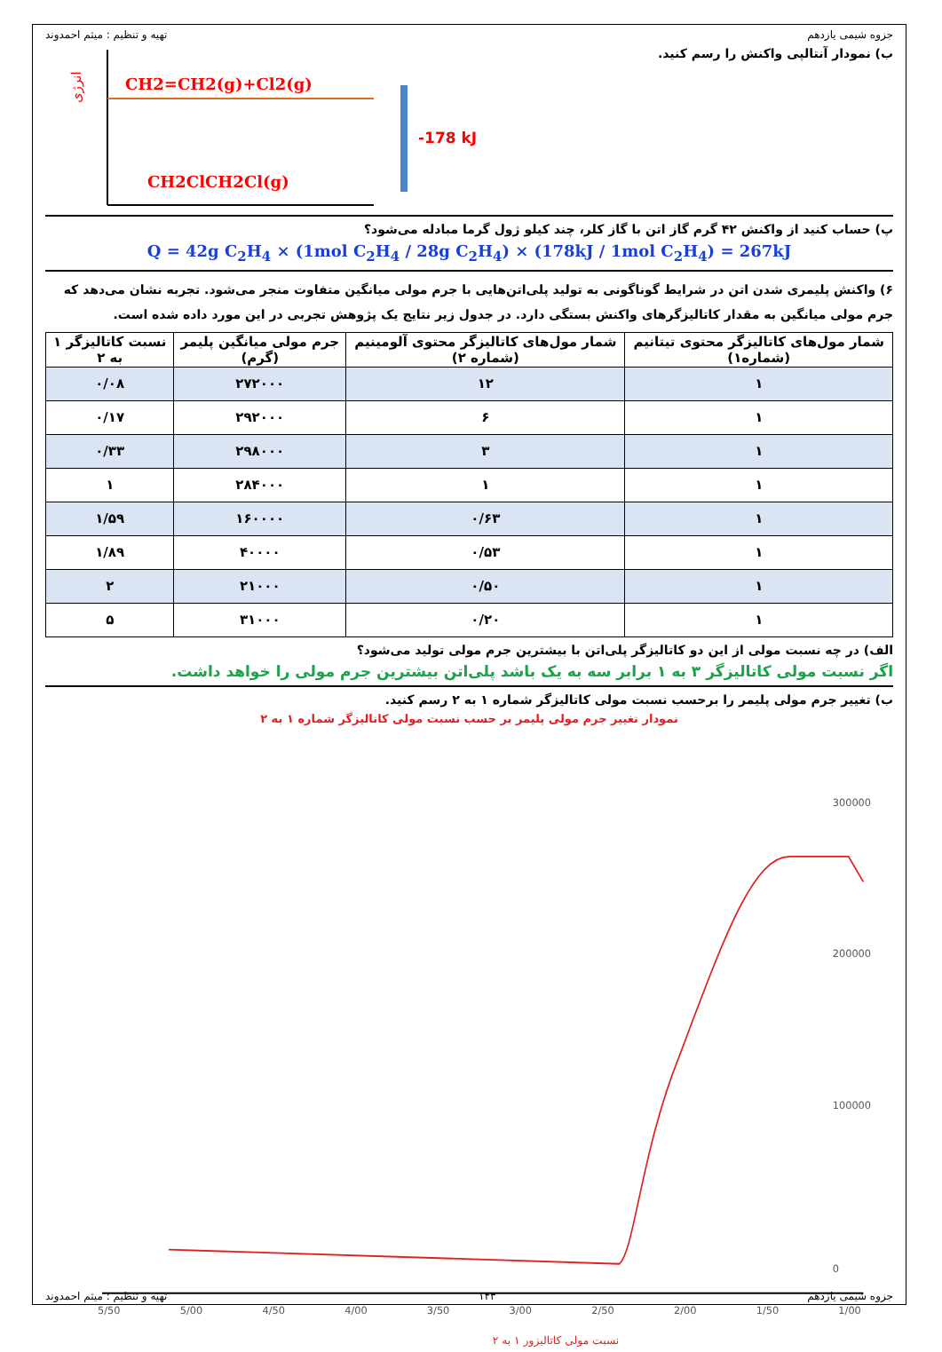جزوه شیمی یازدهم تهیه و تنظیم : میثم احمدوند
ب) نمودار آنتالپی واکنش را رسم کنید.
انرژی
CH2=CH2(g)+Cl2(g)
CH2ClCH2Cl(g)
-178 kJ
پ) حساب کنید از واکنش ۴۲ گرم گاز اتن با گاز کلر، چند کیلو ژول گرما مبادله می‌شود؟
Q = 42g C<sub>2</sub>H<sub>4</sub> × (1mol C<sub>2</sub>H<sub>4</sub> / 28g C<sub>2</sub>H<sub>4</sub>) × (178kJ / 1mol C<sub>2</sub>H<sub>4</sub>) = 267kJ
۶) واکنش پلیمری شدن اتن در شرایط گوناگونی به تولید پلی‌اتن‌هایی با جرم مولی میانگین متفاوت منجر می‌شود. تجربه نشان می‌دهد که جرم مولی میانگین به مقدار کاتالیزگرهای واکنش بستگی دارد. در جدول زیر نتایج یک پژوهش تجربی در این مورد داده شده است.
| شمار مول‌های کاتالیزگر محتوی تیتانیم (شماره۱) | شمار مول‌های کاتالیزگر محتوی آلومینیم (شماره ۲) | جرم مولی میانگین پلیمر (گرم) | نسبت کاتالیزگر ۱ به ۲ |
| --- | --- | --- | --- |
| ۱ | ۱۲ | ۲۷۲۰۰۰ | ۰/۰۸ |
| ۱ | ۶ | ۲۹۲۰۰۰ | ۰/۱۷ |
| ۱ | ۳ | ۲۹۸۰۰۰ | ۰/۳۳ |
| ۱ | ۱ | ۲۸۴۰۰۰ | ۱ |
| ۱ | ۰/۶۳ | ۱۶۰۰۰۰ | ۱/۵۹ |
| ۱ | ۰/۵۳ | ۴۰۰۰۰ | ۱/۸۹ |
| ۱ | ۰/۵۰ | ۲۱۰۰۰ | ۲ |
| ۱ | ۰/۲۰ | ۳۱۰۰۰ | ۵ |
الف) در چه نسبت مولی از این دو کاتالیزگر پلی‌اتن با بیشترین جرم مولی تولید می‌شود؟
اگر نسبت مولی کاتالیزگر ۳ به ۱ برابر سه به یک باشد پلی‌اتن بیشترین جرم مولی را خواهد داشت.
ب) تغییر جرم مولی پلیمر را برحسب نسبت مولی کاتالیزگر شماره ۱ به ۲ رسم کنید.
نمودار تغییر جرم مولی پلیمر بر حسب نسبت مولی کاتالیزگر شماره ۱ به ۲
5/50
5/00
4/50
4/00
3/50
3/00
2/50
2/00
1/50
1/00
300000
200000
100000
0
نسبت مولی کاتالیزور ۱ به ۲
جزوه شیمی یازدهم ۱۴۳ تهیه و تنظیم : میثم احمدوند